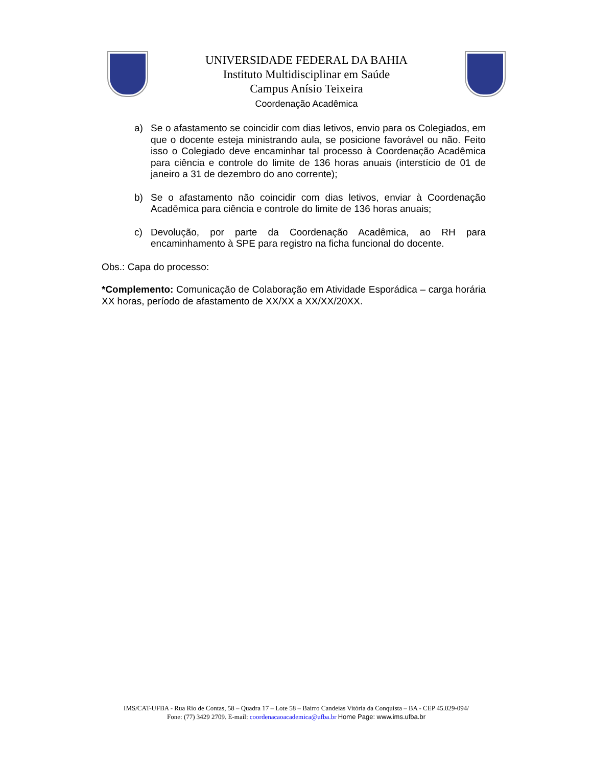UNIVERSIDADE FEDERAL DA BAHIA
Instituto Multidisciplinar em Saúde
Campus Anísio Teixeira
Coordenação Acadêmica
a) Se o afastamento se coincidir com dias letivos, envio para os Colegiados, em que o docente esteja ministrando aula, se posicione favorável ou não. Feito isso o Colegiado deve encaminhar tal processo à Coordenação Acadêmica para ciência e controle do limite de 136 horas anuais (interstício de 01 de janeiro a 31 de dezembro do ano corrente);
b) Se o afastamento não coincidir com dias letivos, enviar à Coordenação Acadêmica para ciência e controle do limite de 136 horas anuais;
c) Devolução, por parte da Coordenação Acadêmica, ao RH para encaminhamento à SPE para registro na ficha funcional do docente.
Obs.: Capa do processo:
*Complemento: Comunicação de Colaboração em Atividade Esporádica – carga horária XX horas, período de afastamento de XX/XX a XX/XX/20XX.
IMS/CAT-UFBA - Rua Rio de Contas, 58 – Quadra 17 – Lote 58 – Bairro Candeias Vitória da Conquista – BA - CEP 45.029-094/
Fone: (77) 3429 2709. E-mail: coordenacaoacademica@ufba.br Home Page: www.ims.ufba.br